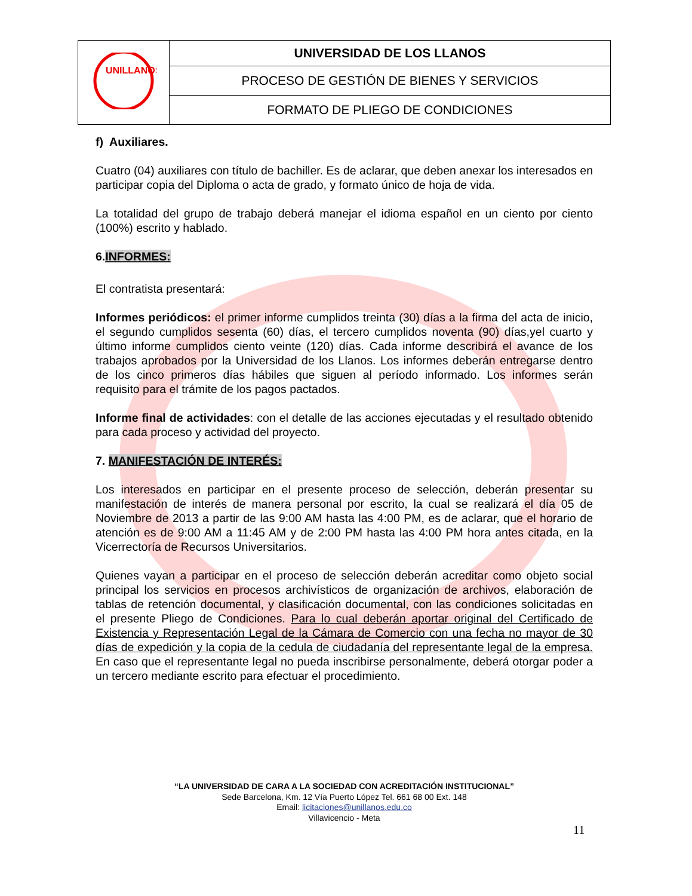| UNILLANOS | UNIVERSIDAD DE LOS LLANOS |
| | PROCESO DE GESTIÓN DE BIENES Y SERVICIOS |
| | FORMATO DE PLIEGO DE CONDICIONES |
f) Auxiliares.
Cuatro (04) auxiliares con título de bachiller. Es de aclarar, que deben anexar los interesados en participar copia del Diploma o acta de grado, y formato único de hoja de vida.
La totalidad del grupo de trabajo deberá manejar el idioma español en un ciento por ciento (100%) escrito y hablado.
6.INFORMES:
El contratista presentará:
Informes periódicos: el primer informe cumplidos treinta (30) días a la firma del acta de inicio, el segundo cumplidos sesenta (60) días, el tercero cumplidos noventa (90) días,yel cuarto y último informe cumplidos ciento veinte (120) días. Cada informe describirá el avance de los trabajos aprobados por la Universidad de los Llanos. Los informes deberán entregarse dentro de los cinco primeros días hábiles que siguen al período informado. Los informes serán requisito para el trámite de los pagos pactados.
Informe final de actividades: con el detalle de las acciones ejecutadas y el resultado obtenido para cada proceso y actividad del proyecto.
7. MANIFESTACIÓN DE INTERÉS:
Los interesados en participar en el presente proceso de selección, deberán presentar su manifestación de interés de manera personal por escrito, la cual se realizará el día 05 de Noviembre de 2013 a partir de las 9:00 AM hasta las 4:00 PM, es de aclarar, que el horario de atención es de 9:00 AM a 11:45 AM y de 2:00 PM hasta las 4:00 PM hora antes citada, en la Vicerrectoría de Recursos Universitarios.
Quienes vayan a participar en el proceso de selección deberán acreditar como objeto social principal los servicios en procesos archivísticos de organización de archivos, elaboración de tablas de retención documental, y clasificación documental, con las condiciones solicitadas en el presente Pliego de Condiciones. Para lo cual deberán aportar original del Certificado de Existencia y Representación Legal de la Cámara de Comercio con una fecha no mayor de 30 días de expedición y la copia de la cedula de ciudadanía del representante legal de la empresa. En caso que el representante legal no pueda inscribirse personalmente, deberá otorgar poder a un tercero mediante escrito para efectuar el procedimiento.
“LA UNIVERSIDAD DE CARA A LA SOCIEDAD CON ACREDITACIÓN INSTITUCIONAL”
Sede Barcelona, Km. 12 Vía Puerto López Tel. 661 68 00 Ext. 148
Email: licitaciones@unillanos.edu.co
Villavicencio - Meta
11